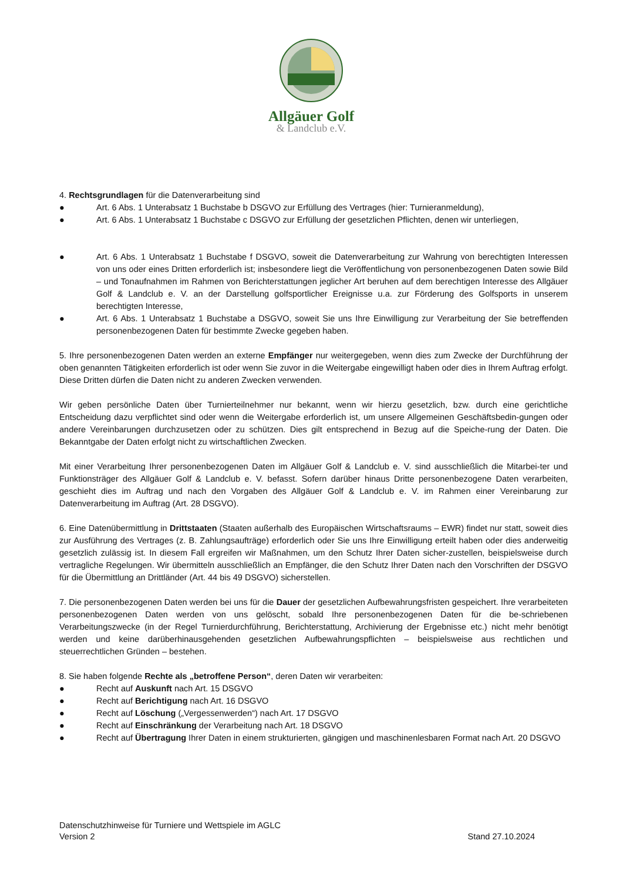Allgäuer Golf
& Landclub e.V.
4. Rechtsgrundlagen für die Datenverarbeitung sind
● Art. 6 Abs. 1 Unterabsatz 1 Buchstabe b DSGVO zur Erfüllung des Vertrages (hier: Turnieranmeldung),
● Art. 6 Abs. 1 Unterabsatz 1 Buchstabe c DSGVO zur Erfüllung der gesetzlichen Pflichten, denen wir unterliegen,
● Art. 6 Abs. 1 Unterabsatz 1 Buchstabe f DSGVO, soweit die Datenverarbeitung zur Wahrung von berechtigten Interessen von uns oder eines Dritten erforderlich ist; insbesondere liegt die Veröffentlichung von personenbezogenen Daten sowie Bild – und Tonaufnahmen im Rahmen von Berichterstattungen jeglicher Art beruhen auf dem berechtigen Interesse des Allgäuer Golf & Landclub e. V. an der Darstellung golfsportlicher Ereignisse u.a. zur Förderung des Golfsports in unserem berechtigten Interesse,
● Art. 6 Abs. 1 Unterabsatz 1 Buchstabe a DSGVO, soweit Sie uns Ihre Einwilligung zur Verarbeitung der Sie betreffenden personenbezogenen Daten für bestimmte Zwecke gegeben haben.
5. Ihre personenbezogenen Daten werden an externe Empfänger nur weitergegeben, wenn dies zum Zwecke der Durchführung der oben genannten Tätigkeiten erforderlich ist oder wenn Sie zuvor in die Weitergabe eingewilligt haben oder dies in Ihrem Auftrag erfolgt. Diese Dritten dürfen die Daten nicht zu anderen Zwecken verwenden.
Wir geben persönliche Daten über Turnierteilnehmer nur bekannt, wenn wir hierzu gesetzlich, bzw. durch eine gerichtliche Entscheidung dazu verpflichtet sind oder wenn die Weitergabe erforderlich ist, um unsere Allgemeinen Geschäftsbedin-gungen oder andere Vereinbarungen durchzusetzen oder zu schützen. Dies gilt entsprechend in Bezug auf die Speiche-rung der Daten. Die Bekanntgabe der Daten erfolgt nicht zu wirtschaftlichen Zwecken.
Mit einer Verarbeitung Ihrer personenbezogenen Daten im Allgäuer Golf & Landclub e. V. sind ausschließlich die Mitarbei-ter und Funktionsträger des Allgäuer Golf & Landclub e. V. befasst. Sofern darüber hinaus Dritte personenbezogene Daten verarbeiten, geschieht dies im Auftrag und nach den Vorgaben des Allgäuer Golf & Landclub e. V. im Rahmen einer Vereinbarung zur Datenverarbeitung im Auftrag (Art. 28 DSGVO).
6. Eine Datenübermittlung in Drittstaaten (Staaten außerhalb des Europäischen Wirtschaftsraums – EWR) findet nur statt, soweit dies zur Ausführung des Vertrages (z. B. Zahlungsaufträge) erforderlich oder Sie uns Ihre Einwilligung erteilt haben oder dies anderweitig gesetzlich zulässig ist. In diesem Fall ergreifen wir Maßnahmen, um den Schutz Ihrer Daten sicher-zustellen, beispielsweise durch vertragliche Regelungen. Wir übermitteln ausschließlich an Empfänger, die den Schutz Ihrer Daten nach den Vorschriften der DSGVO für die Übermittlung an Drittländer (Art. 44 bis 49 DSGVO) sicherstellen.
7. Die personenbezogenen Daten werden bei uns für die Dauer der gesetzlichen Aufbewahrungsfristen gespeichert. Ihre verarbeiteten personenbezogenen Daten werden von uns gelöscht, sobald Ihre personenbezogenen Daten für die be-schriebenen Verarbeitungszwecke (in der Regel Turnierdurchführung, Berichterstattung, Archivierung der Ergebnisse etc.) nicht mehr benötigt werden und keine darüberhinausgehenden gesetzlichen Aufbewahrungspflichten – beispielsweise aus rechtlichen und steuerrechtlichen Gründen – bestehen.
8. Sie haben folgende Rechte als „betroffene Person“, deren Daten wir verarbeiten:
● Recht auf Auskunft nach Art. 15 DSGVO
● Recht auf Berichtigung nach Art. 16 DSGVO
● Recht auf Löschung („Vergessenwerden“) nach Art. 17 DSGVO
● Recht auf Einschränkung der Verarbeitung nach Art. 18 DSGVO
● Recht auf Übertragung Ihrer Daten in einem strukturierten, gängigen und maschinenlesbaren Format nach Art. 20 DSGVO
Datenschutzhinweise für Turniere und Wettspiele im AGLC
Version 2 Stand 27.10.2024